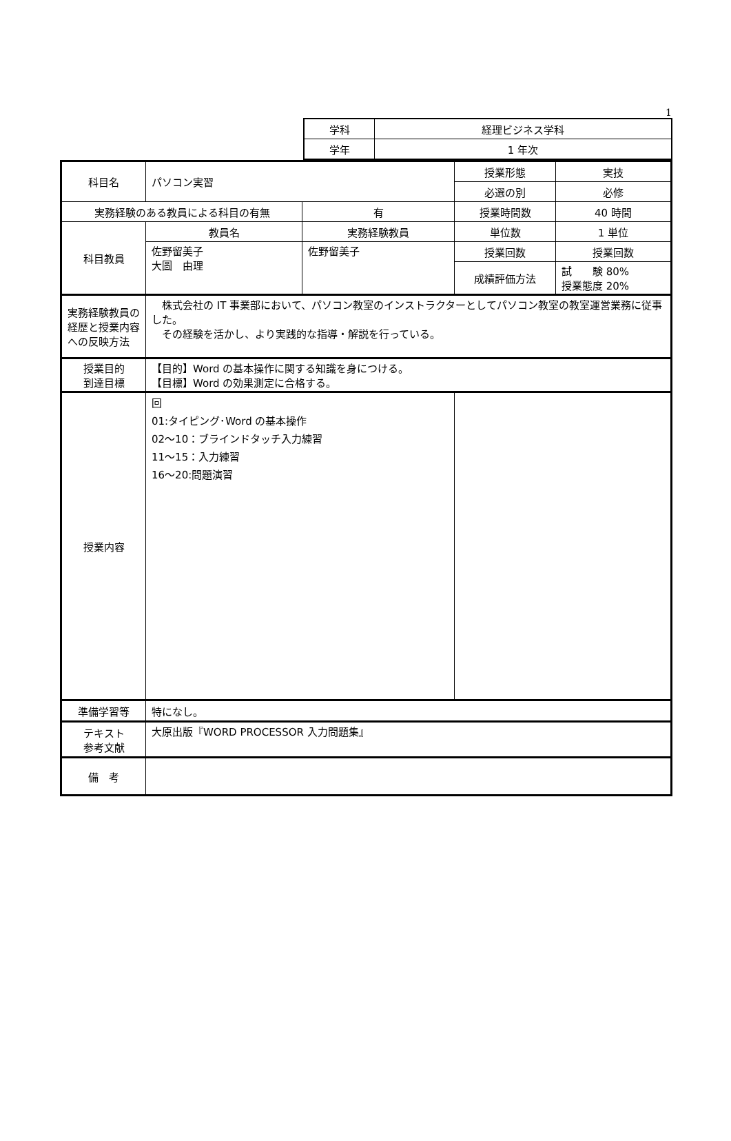1
| 学科 | 経理ビジネス学科 |
| 学年 | 1 年次 |
| 科目名 | パソコン実習 | | 授業形態 | 実技 |
| | | | 必選の別 | 必修 |
| 実務経験のある教員による科目の有無 | | 有 | 授業時間数 | 40 時間 |
| 科目教員 | 教員名 | 実務経験教員 | 単位数 | 1 単位 |
| | 佐野留美子 大圖 由理 | 佐野留美子 | 授業回数 | 授業回数 |
| | | | 成績評価方法 | 試 験 80% 授業態度 20% |
| 実務経験教員の経歴と授業内容への反映方法 | 株式会社の IT 事業部において、パソコン教室のインストラクターとしてパソコン教室の教室運営業務に従事した。 その経験を活かし、より実践的な指導・解説を行っている。 | | | |
| 授業目的 到達目標 | 【目的】Word の基本操作に関する知識を身につける。 【目標】Word の効果測定に合格する。 | | | |
| 授業内容 | 回 01:タイピング･Word の基本操作 02～10：ブラインドタッチ入力練習 11～15：入力練習 16～20:問題演習 | | | |
| 準備学習等 | 特になし。 | | | |
| テキスト 参考文献 | 大原出版『WORD PROCESSOR 入力問題集』 | | | |
| 備 考 | | | | |